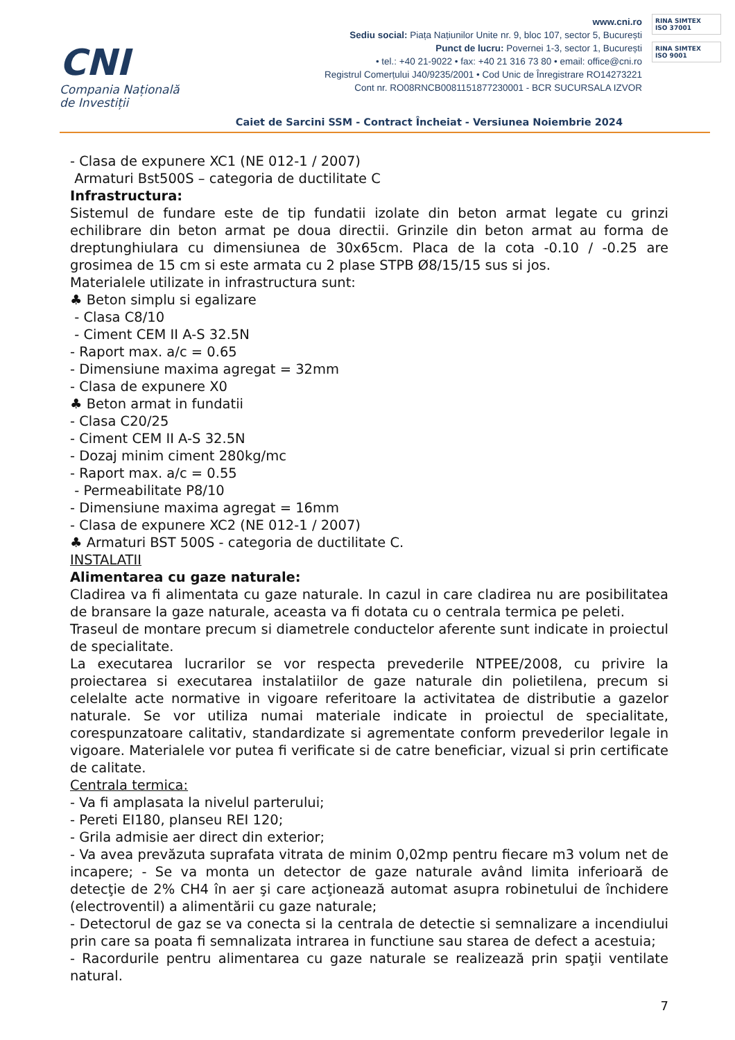CNI
Compania Națională
de Investiții
www.cni.ro
Sediu social: Piața Națiunilor Unite nr. 9, bloc 107, sector 5, București
Punct de lucru: Povernei 1-3, sector 1, București
• tel.: +40 21-9022 • fax: +40 21 316 73 80 • email: office@cni.ro
Registrul Comerțului J40/9235/2001 • Cod Unic de Înregistrare RO14273221
Cont nr. RO08RNCB0081151877230001 - BCR SUCURSALA IZVOR
RINA SIMTEX
ISO 37001
RINA SIMTEX
ISO 9001
Caiet de Sarcini SSM - Contract Încheiat - Versiunea Noiembrie 2024
- Clasa de expunere XC1 (NE 012-1 / 2007)
Armaturi Bst500S – categoria de ductilitate C
Infrastructura:
Sistemul de fundare este de tip fundatii izolate din beton armat legate cu grinzi echilibrare din beton armat pe doua directii. Grinzile din beton armat au forma de dreptunghiulara cu dimensiunea de 30x65cm. Placa de la cota -0.10 / -0.25 are grosimea de 15 cm si este armata cu 2 plase STPB Ø8/15/15 sus si jos.
Materialele utilizate in infrastructura sunt:
♣ Beton simplu si egalizare
- Clasa C8/10
- Ciment CEM II A-S 32.5N
- Raport max. a/c = 0.65
- Dimensiune maxima agregat = 32mm
- Clasa de expunere X0
♣ Beton armat in fundatii
- Clasa C20/25
- Ciment CEM II A-S 32.5N
- Dozaj minim ciment 280kg/mc
- Raport max. a/c = 0.55
- Permeabilitate P8/10
- Dimensiune maxima agregat = 16mm
- Clasa de expunere XC2 (NE 012-1 / 2007)
♣ Armaturi BST 500S - categoria de ductilitate C.
INSTALATII
Alimentarea cu gaze naturale:
Cladirea va fi alimentata cu gaze naturale. In cazul in care cladirea nu are posibilitatea de bransare la gaze naturale, aceasta va fi dotata cu o centrala termica pe peleti.
Traseul de montare precum si diametrele conductelor aferente sunt indicate in proiectul de specialitate.
La executarea lucrarilor se vor respecta prevederile NTPEE/2008, cu privire la proiectarea si executarea instalatiilor de gaze naturale din polietilena, precum si celelalte acte normative in vigoare referitoare la activitatea de distributie a gazelor naturale. Se vor utiliza numai materiale indicate in proiectul de specialitate, corespunzatoare calitativ, standardizate si agrementate conform prevederilor legale in vigoare. Materialele vor putea fi verificate si de catre beneficiar, vizual si prin certificate de calitate.
Centrala termica:
- Va fi amplasata la nivelul parterului;
- Pereti EI180, planseu REI 120;
- Grila admisie aer direct din exterior;
- Va avea prevăzuta suprafata vitrata de minim 0,02mp pentru fiecare m3 volum net de incapere; - Se va monta un detector de gaze naturale având limita inferioară de detecţie de 2% CH4 în aer şi care acţionează automat asupra robinetului de închidere (electroventil) a alimentării cu gaze naturale;
- Detectorul de gaz se va conecta si la centrala de detectie si semnalizare a incendiului prin care sa poata fi semnalizata intrarea in functiune sau starea de defect a acestuia;
- Racordurile pentru alimentarea cu gaze naturale se realizează prin spaţii ventilate natural.
7